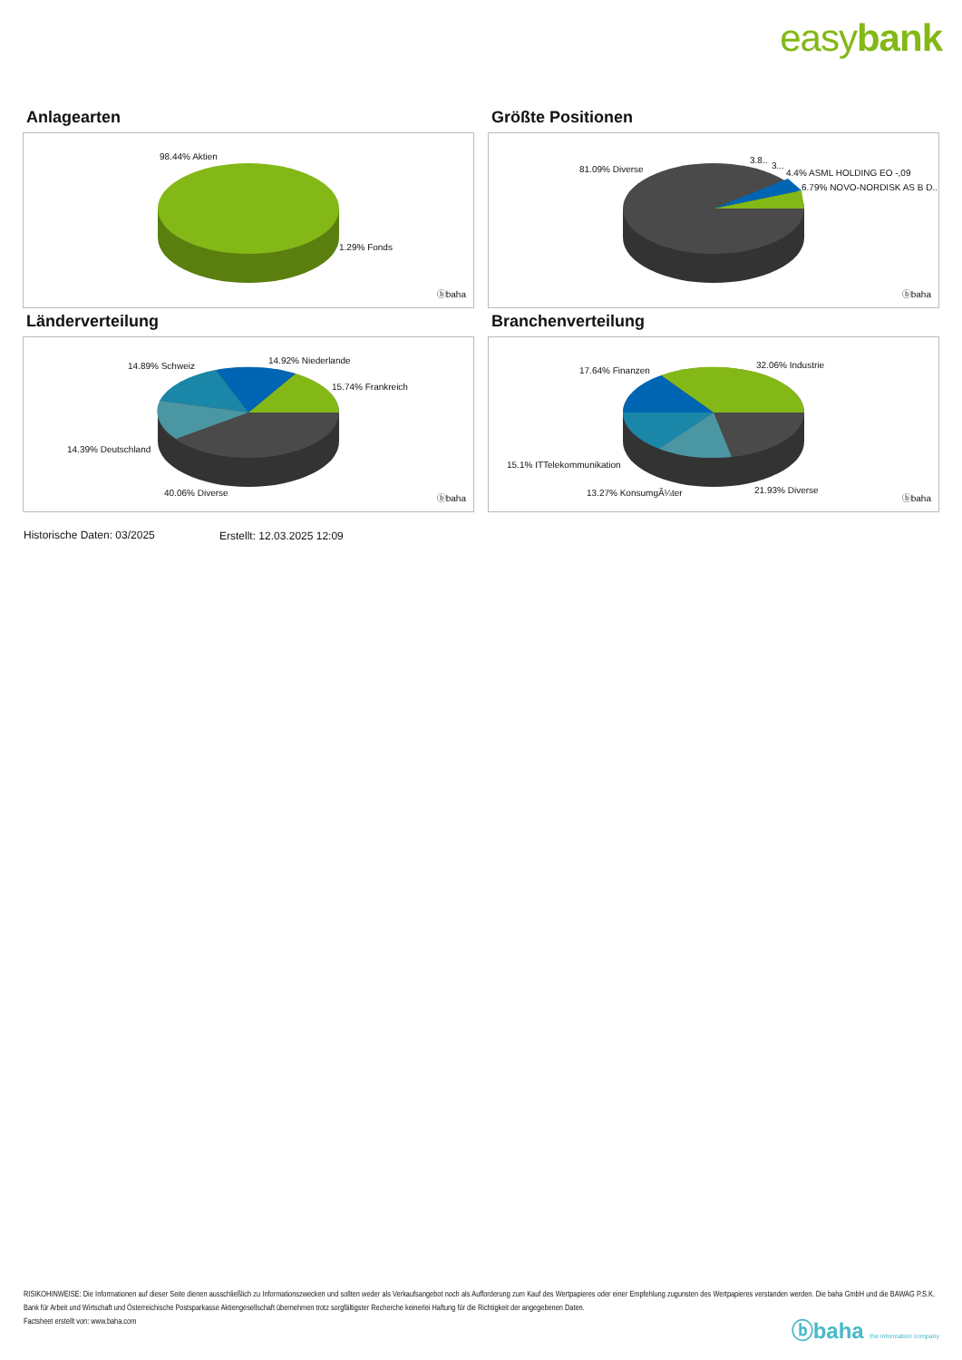easybank
Anlagearten
98.44% Aktien
1.29% Fonds
ⓑbaha
Größte Positionen
81.09% Diverse
3.8..
3...
4.4% ASML HOLDING EO -,09
6.79% NOVO-NORDISK AS B D..
ⓑbaha
Länderverteilung
14.89% Schweiz
14.92% Niederlande
15.74% Frankreich
14.39% Deutschland
40.06% Diverse
ⓑbaha
Branchenverteilung
17.64% Finanzen
32.06% Industrie
15.1% ITTelekommunikation
13.27% KonsumgÃ¼ter 21.93% Diverse
ⓑbaha
Historische Daten: 03/2025 Erstellt: 12.03.2025 12:09
RISIKOHINWEISE: Die Informationen auf dieser Seite dienen ausschließlich zu Informationszwecken und sollten weder als Verkaufsangebot noch als Aufforderung zum Kauf des Wertpapieres oder einer Empfehlung zugunsten des Wertpapieres verstanden werden. Die baha GmbH und die BAWAG P.S.K. Bank für Arbeit und Wirtschaft und Österreichische Postsparkasse Aktiengesellschaft übernehmen trotz sorgfältigster Recherche keinerlei Haftung für die Richtigkeit der angegebenen Daten.
Factsheet erstellt von: www.baha.com
ⓑbaha the information company